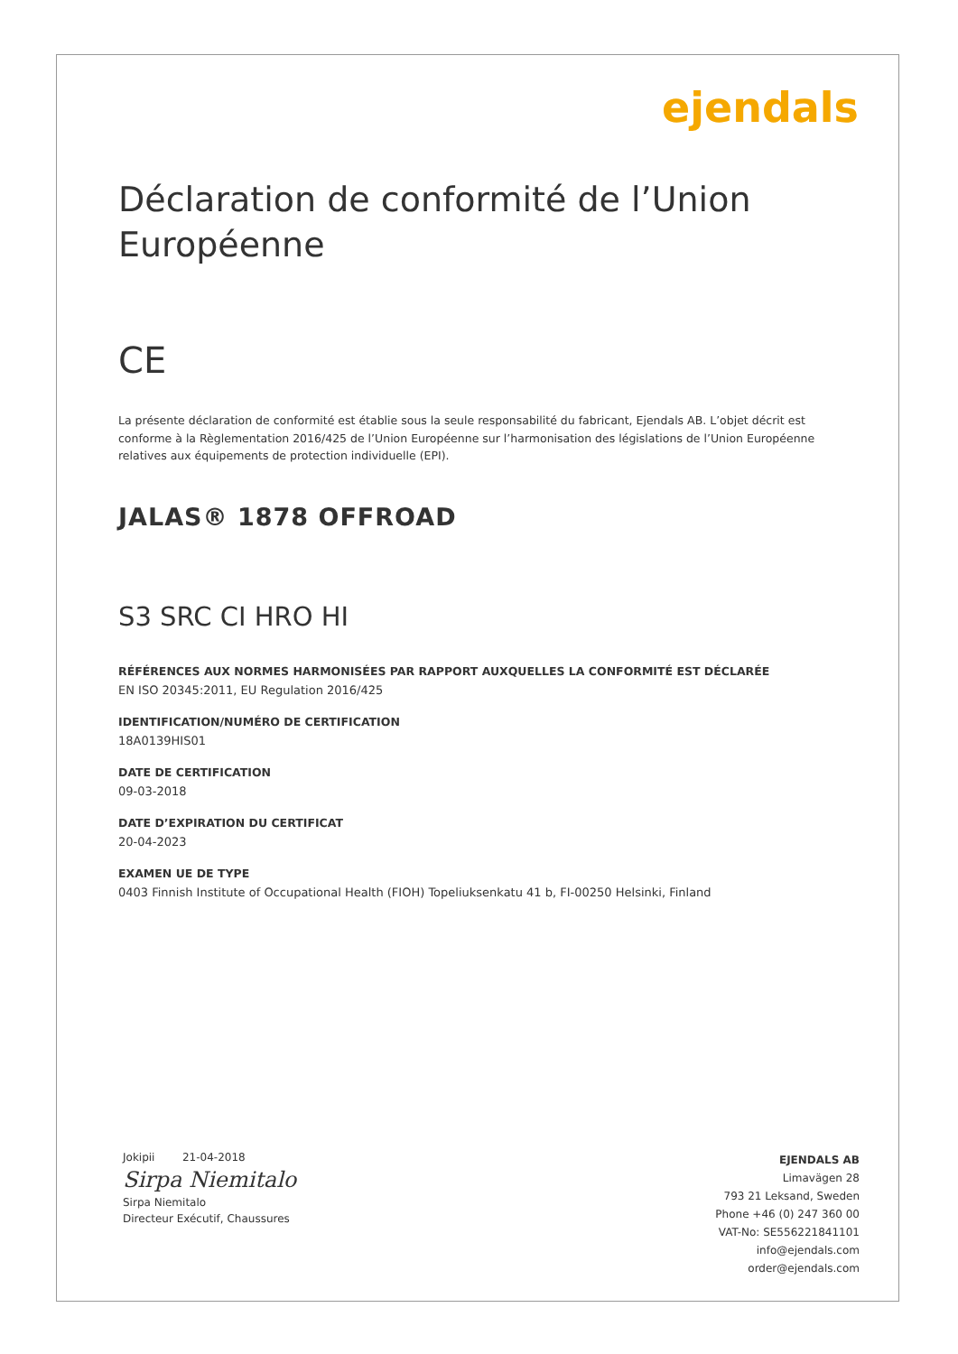ejendals
Déclaration de conformité de l’Union Européenne
CE
La présente déclaration de conformité est établie sous la seule responsabilité du fabricant, Ejendals AB. L’objet décrit est conforme à la Règlementation 2016/425 de l’Union Européenne sur l’harmonisation des législations de l’Union Européenne relatives aux équipements de protection individuelle (EPI).
JALAS® 1878 OFFROAD
S3 SRC CI HRO HI
RÉFÉRENCES AUX NORMES HARMONISÉES PAR RAPPORT AUXQUELLES LA CONFORMITÉ EST DÉCLARÉE
EN ISO 20345:2011, EU Regulation 2016/425
IDENTIFICATION/NUMÉRO DE CERTIFICATION
18A0139HIS01
DATE DE CERTIFICATION
09-03-2018
DATE D’EXPIRATION DU CERTIFICAT
20-04-2023
EXAMEN UE DE TYPE
0403 Finnish Institute of Occupational Health (FIOH) Topeliuksenkatu 41 b, FI-00250 Helsinki, Finland
Jokipii 21-04-2018
Sirpa Niemitalo
Sirpa Niemitalo
Directeur Exécutif, Chaussures
EJENDALS AB
Limavägen 28
793 21 Leksand, Sweden
Phone +46 (0) 247 360 00
VAT-No: SE556221841101
info@ejendals.com
order@ejendals.com